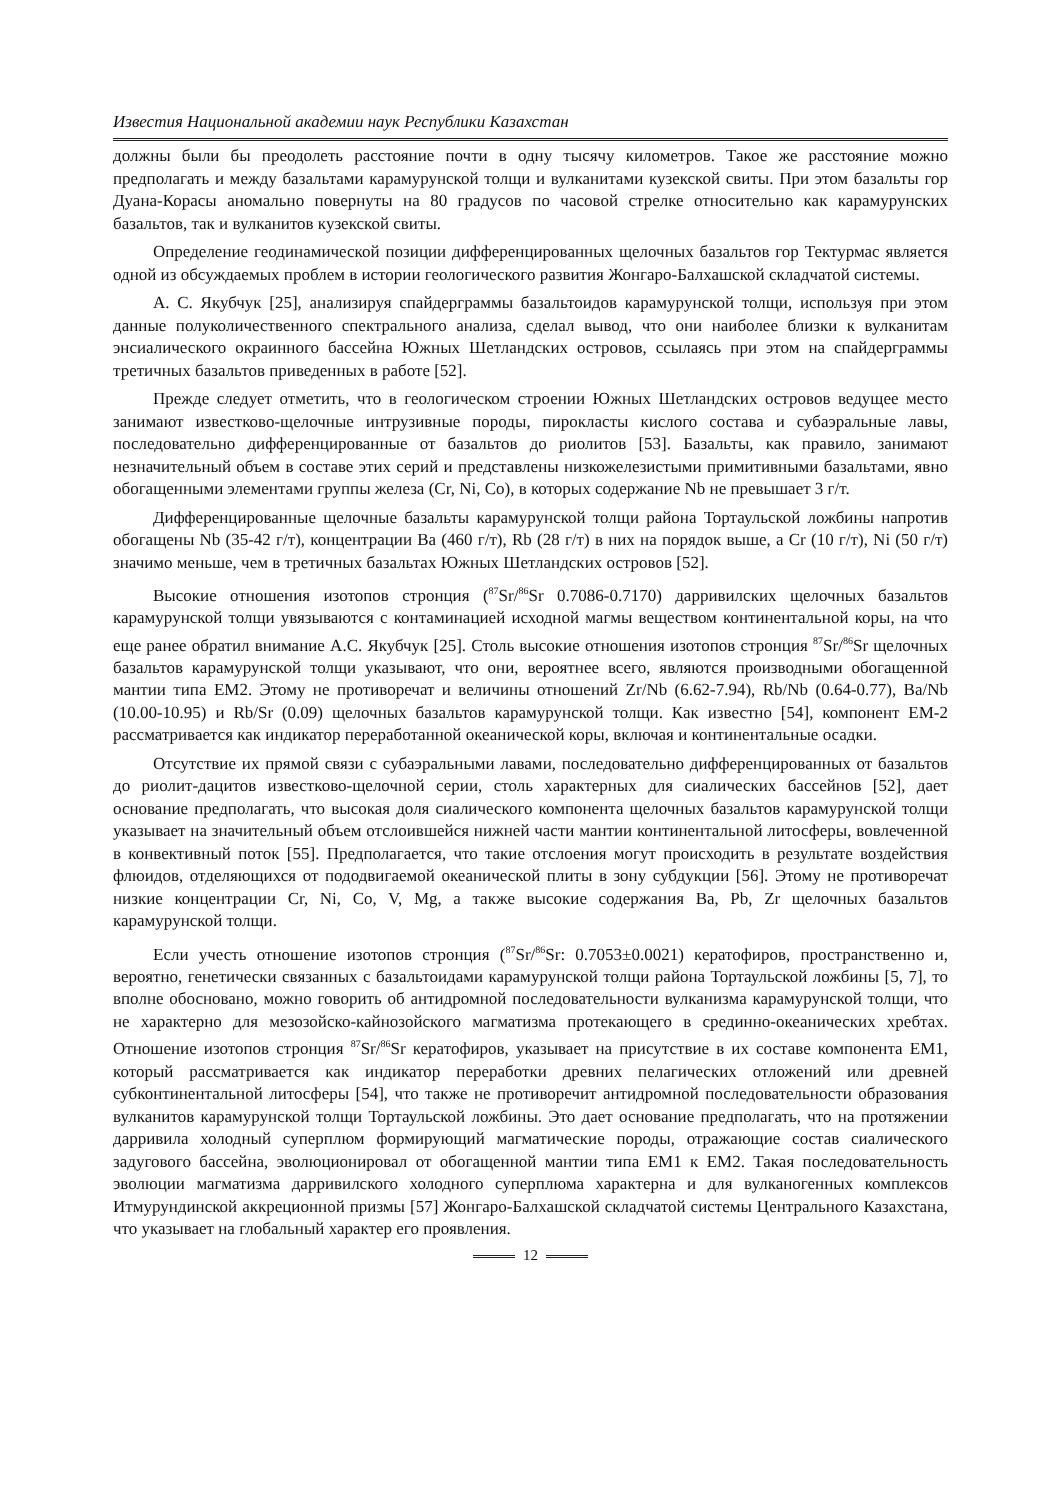Известия Национальной академии наук Республики Казахстан
должны были бы преодолеть расстояние почти в одну тысячу километров. Такое же расстояние можно предполагать и между базальтами карамурунской толщи и вулканитами кузекской свиты. При этом базальты гор Дуана-Корасы аномально повернуты на 80 градусов по часовой стрелке относительно как карамурунских базальтов, так и вулканитов кузекской свиты.
Определение геодинамической позиции дифференцированных щелочных базальтов гор Тектурмас является одной из обсуждаемых проблем в истории геологического развития Жонгаро-Балхашской складчатой системы.
А. С. Якубчук [25], анализируя спайдерграммы базальтоидов карамурунской толщи, используя при этом данные полуколичественного спектрального анализа, сделал вывод, что они наиболее близки к вулканитам энсиалического окраинного бассейна Южных Шетландских островов, ссылаясь при этом на спайдерграммы третичных базальтов приведенных в работе [52].
Прежде следует отметить, что в геологическом строении Южных Шетландских островов ведущее место занимают известково-щелочные интрузивные породы, пирокласты кислого состава и субаэральные лавы, последовательно дифференцированные от базальтов до риолитов [53]. Базальты, как правило, занимают незначительный объем в составе этих серий и представлены низкожелезистыми примитивными базальтами, явно обогащенными элементами группы железа (Cr, Ni, Co), в которых содержание Nb не превышает 3 г/т.
Дифференцированные щелочные базальты карамурунской толщи района Тортаульской ложбины напротив обогащены Nb (35-42 г/т), концентрации Ba (460 г/т), Rb (28 г/т) в них на порядок выше, а Cr (10 г/т), Ni (50 г/т) значимо меньше, чем в третичных базальтах Южных Шетландских островов [52].
Высокие отношения изотопов стронция (<sup>87</sup>Sr/<sup>86</sup>Sr 0.7086-0.7170) дарривилских щелочных базальтов карамурунской толщи увязываются с контаминацией исходной магмы веществом континентальной коры, на что еще ранее обратил внимание А.С. Якубчук [25]. Столь высокие отношения изотопов стронция <sup>87</sup>Sr/<sup>86</sup>Sr щелочных базальтов карамурунской толщи указывают, что они, вероятнее всего, являются производными обогащенной мантии типа EM2. Этому не противоречат и величины отношений Zr/Nb (6.62-7.94), Rb/Nb (0.64-0.77), Ba/Nb (10.00-10.95) и Rb/Sr (0.09) щелочных базальтов карамурунской толщи. Как известно [54], компонент EM-2 рассматривается как индикатор переработанной океанической коры, включая и континентальные осадки.
Отсутствие их прямой связи с субаэральными лавами, последовательно дифференцированных от базальтов до риолит-дацитов известково-щелочной серии, столь характерных для сиалических бассейнов [52], дает основание предполагать, что высокая доля сиалического компонента щелочных базальтов карамурунской толщи указывает на значительный объем отслоившейся нижней части мантии континентальной литосферы, вовлеченной в конвективный поток [55]. Предполагается, что такие отслоения могут происходить в результате воздействия флюидов, отделяющихся от пододвигаемой океанической плиты в зону субдукции [56]. Этому не противоречат низкие концентрации Cr, Ni, Co, V, Mg, а также высокие содержания Ba, Pb, Zr щелочных базальтов карамурунской толщи.
Если учесть отношение изотопов стронция (<sup>87</sup>Sr/<sup>86</sup>Sr: 0.7053±0.0021) кератофиров, пространственно и, вероятно, генетически связанных с базальтоидами карамурунской толщи района Тортаульской ложбины [5, 7], то вполне обосновано, можно говорить об антидромной последовательности вулканизма карамурунской толщи, что не характерно для мезозойско-кайнозойского магматизма протекающего в срединно-океанических хребтах. Отношение изотопов стронция <sup>87</sup>Sr/<sup>86</sup>Sr кератофиров, указывает на присутствие в их составе компонента EM1, который рассматривается как индикатор переработки древних пелагических отложений или древней субконтинентальной литосферы [54], что также не противоречит антидромной последовательности образования вулканитов карамурунской толщи Тортаульской ложбины. Это дает основание предполагать, что на протяжении дарривила холодный суперплюм формирующий магматические породы, отражающие состав сиалического задугового бассейна, эволюционировал от обогащенной мантии типа EM1 к EM2. Такая последовательность эволюции магматизма дарривилского холодного суперплюма характерна и для вулканогенных комплексов Итмурундинской аккреционной призмы [57] Жонгаро-Балхашской складчатой системы Центрального Казахстана, что указывает на глобальный характер его проявления.
12